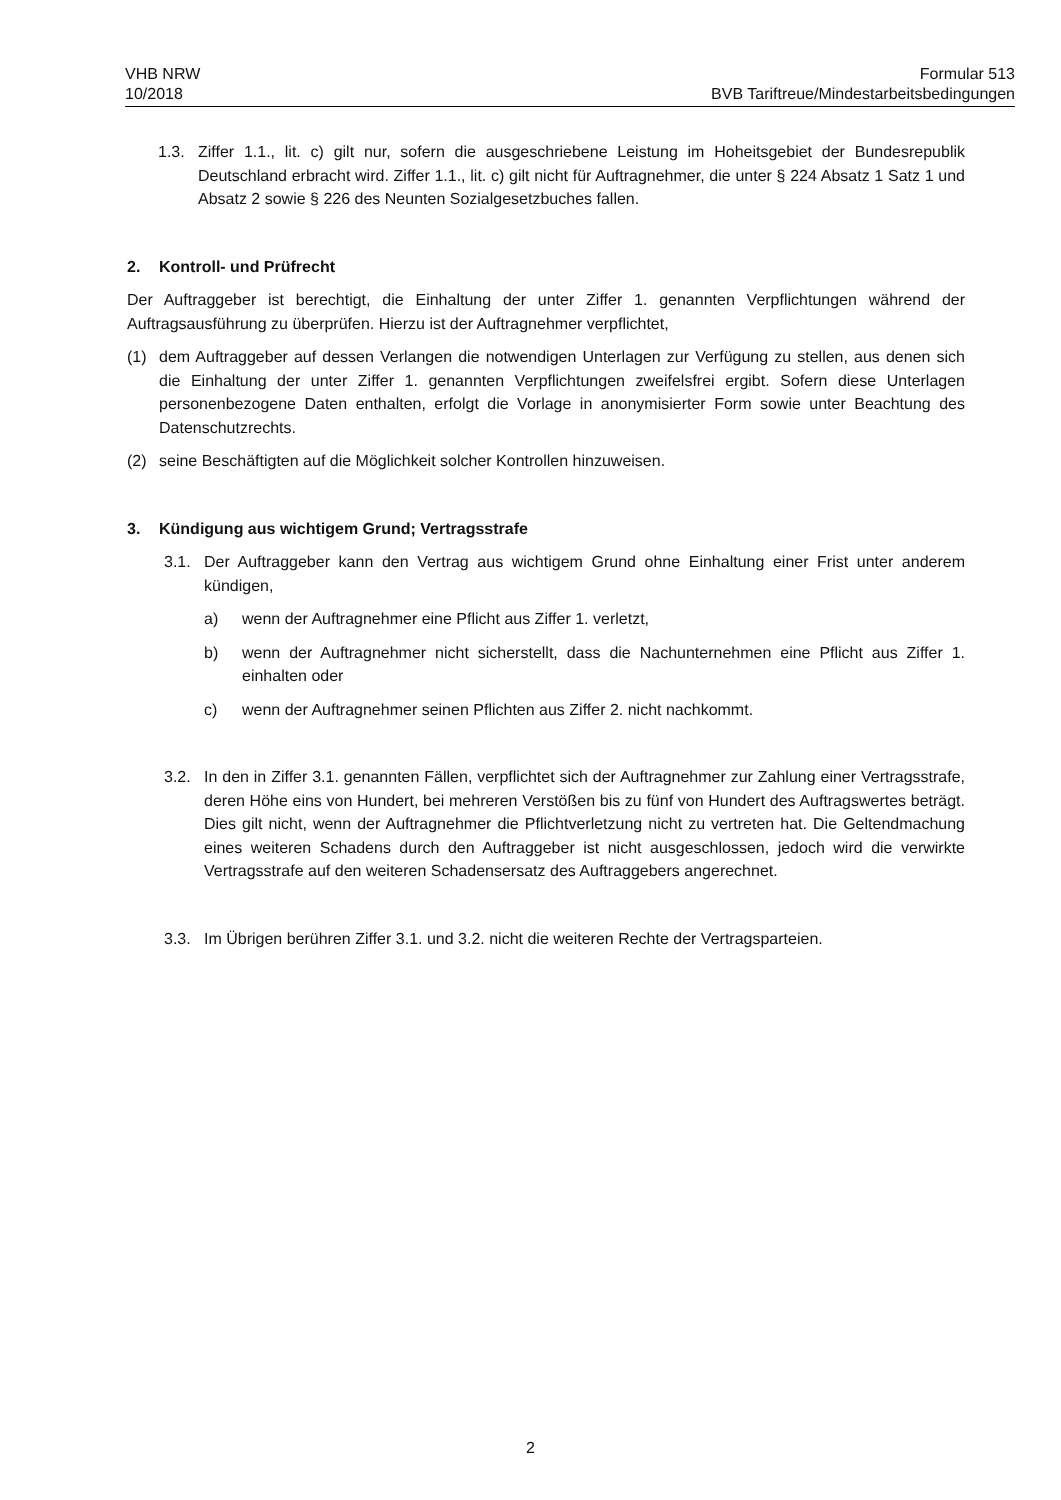VHB NRW
10/2018
Formular 513
BVB Tariftreue/Mindestarbeitsbedingungen
1.3. Ziffer 1.1., lit. c) gilt nur, sofern die ausgeschriebene Leistung im Hoheitsgebiet der Bundesrepublik Deutschland erbracht wird. Ziffer 1.1., lit. c) gilt nicht für Auftragnehmer, die unter § 224 Absatz 1 Satz 1 und Absatz 2 sowie § 226 des Neunten Sozialgesetzbuches fallen.
2. Kontroll- und Prüfrecht
Der Auftraggeber ist berechtigt, die Einhaltung der unter Ziffer 1. genannten Verpflichtungen während der Auftragsausführung zu überprüfen. Hierzu ist der Auftragnehmer verpflichtet,
(1) dem Auftraggeber auf dessen Verlangen die notwendigen Unterlagen zur Verfügung zu stellen, aus denen sich die Einhaltung der unter Ziffer 1. genannten Verpflichtungen zweifelsfrei ergibt. Sofern diese Unterlagen personenbezogene Daten enthalten, erfolgt die Vorlage in anonymisierter Form sowie unter Beachtung des Datenschutzrechts.
(2) seine Beschäftigten auf die Möglichkeit solcher Kontrollen hinzuweisen.
3. Kündigung aus wichtigem Grund; Vertragsstrafe
3.1. Der Auftraggeber kann den Vertrag aus wichtigem Grund ohne Einhaltung einer Frist unter anderem kündigen,
a) wenn der Auftragnehmer eine Pflicht aus Ziffer 1. verletzt,
b) wenn der Auftragnehmer nicht sicherstellt, dass die Nachunternehmen eine Pflicht aus Ziffer 1. einhalten oder
c) wenn der Auftragnehmer seinen Pflichten aus Ziffer 2. nicht nachkommt.
3.2. In den in Ziffer 3.1. genannten Fällen, verpflichtet sich der Auftragnehmer zur Zahlung einer Vertragsstrafe, deren Höhe eins von Hundert, bei mehreren Verstößen bis zu fünf von Hundert des Auftragswertes beträgt. Dies gilt nicht, wenn der Auftragnehmer die Pflichtverletzung nicht zu vertreten hat. Die Geltendmachung eines weiteren Schadens durch den Auftraggeber ist nicht ausgeschlossen, jedoch wird die verwirkte Vertragsstrafe auf den weiteren Schadensersatz des Auftraggebers angerechnet.
3.3. Im Übrigen berühren Ziffer 3.1. und 3.2. nicht die weiteren Rechte der Vertragsparteien.
2